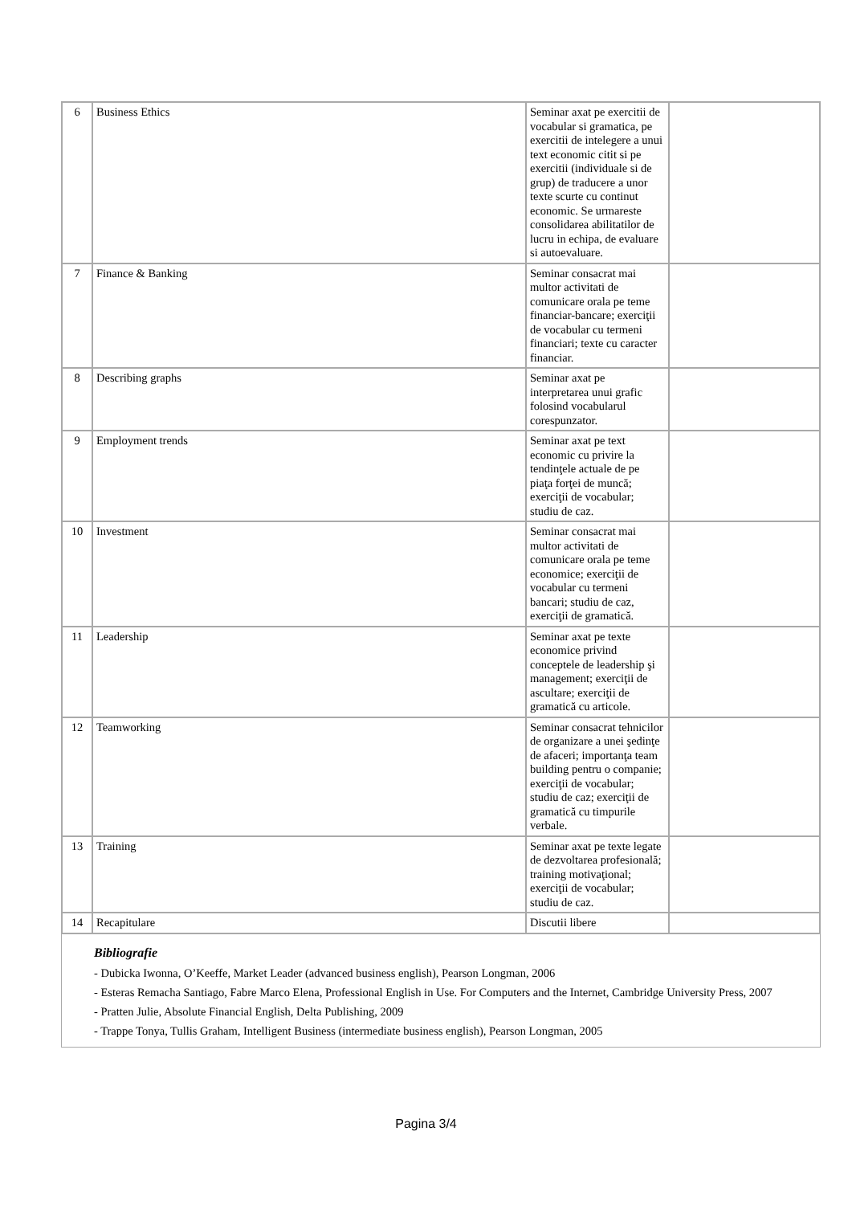| 6 | Business Ethics | Seminar axat pe exercitii de vocabular si gramatica, pe exercitii de intelegere a unui text economic citit si pe exercitii (individuale si de grup) de traducere a unor texte scurte cu continut economic. Se urmareste consolidarea abilitatilor de lucru in echipa, de evaluare si autoevaluare. | |
| 7 | Finance & Banking | Seminar consacrat mai multor activitati de comunicare orala pe teme financiar-bancare; exerciţii de vocabular cu termeni financiari; texte cu caracter financiar. | |
| 8 | Describing graphs | Seminar axat pe interpretarea unui grafic folosind vocabularul corespunzator. | |
| 9 | Employment trends | Seminar axat pe text economic cu privire la tendinţele actuale de pe piaţa forţei de muncă; exerciţii de vocabular; studiu de caz. | |
| 10 | Investment | Seminar consacrat mai multor activitati de comunicare orala pe teme economice; exerciţii de vocabular cu termeni bancari; studiu de caz, exerciţii de gramatică. | |
| 11 | Leadership | Seminar axat pe texte economice privind conceptele de leadership şi management; exerciţii de ascultare; exerciţii de gramatică cu articole. | |
| 12 | Teamworking | Seminar consacrat tehnicilor de organizare a unei şedinţe de afaceri; importanţa team building pentru o companie; exerciţii de vocabular; studiu de caz; exerciţii de gramatică cu timpurile verbale. | |
| 13 | Training | Seminar axat pe texte legate de dezvoltarea profesională; training motivaţional; exerciţii de vocabular; studiu de caz. | |
| 14 | Recapitulare | Discutii libere | |
Bibliografie
- Dubicka Iwonna, O’Keeffe, Market Leader (advanced business english), Pearson Longman, 2006
- Esteras Remacha Santiago, Fabre Marco Elena, Professional English in Use. For Computers and the Internet, Cambridge University Press, 2007
- Pratten Julie, Absolute Financial English, Delta Publishing, 2009
- Trappe Tonya, Tullis Graham, Intelligent Business (intermediate business english), Pearson Longman, 2005
Pagina 3/4